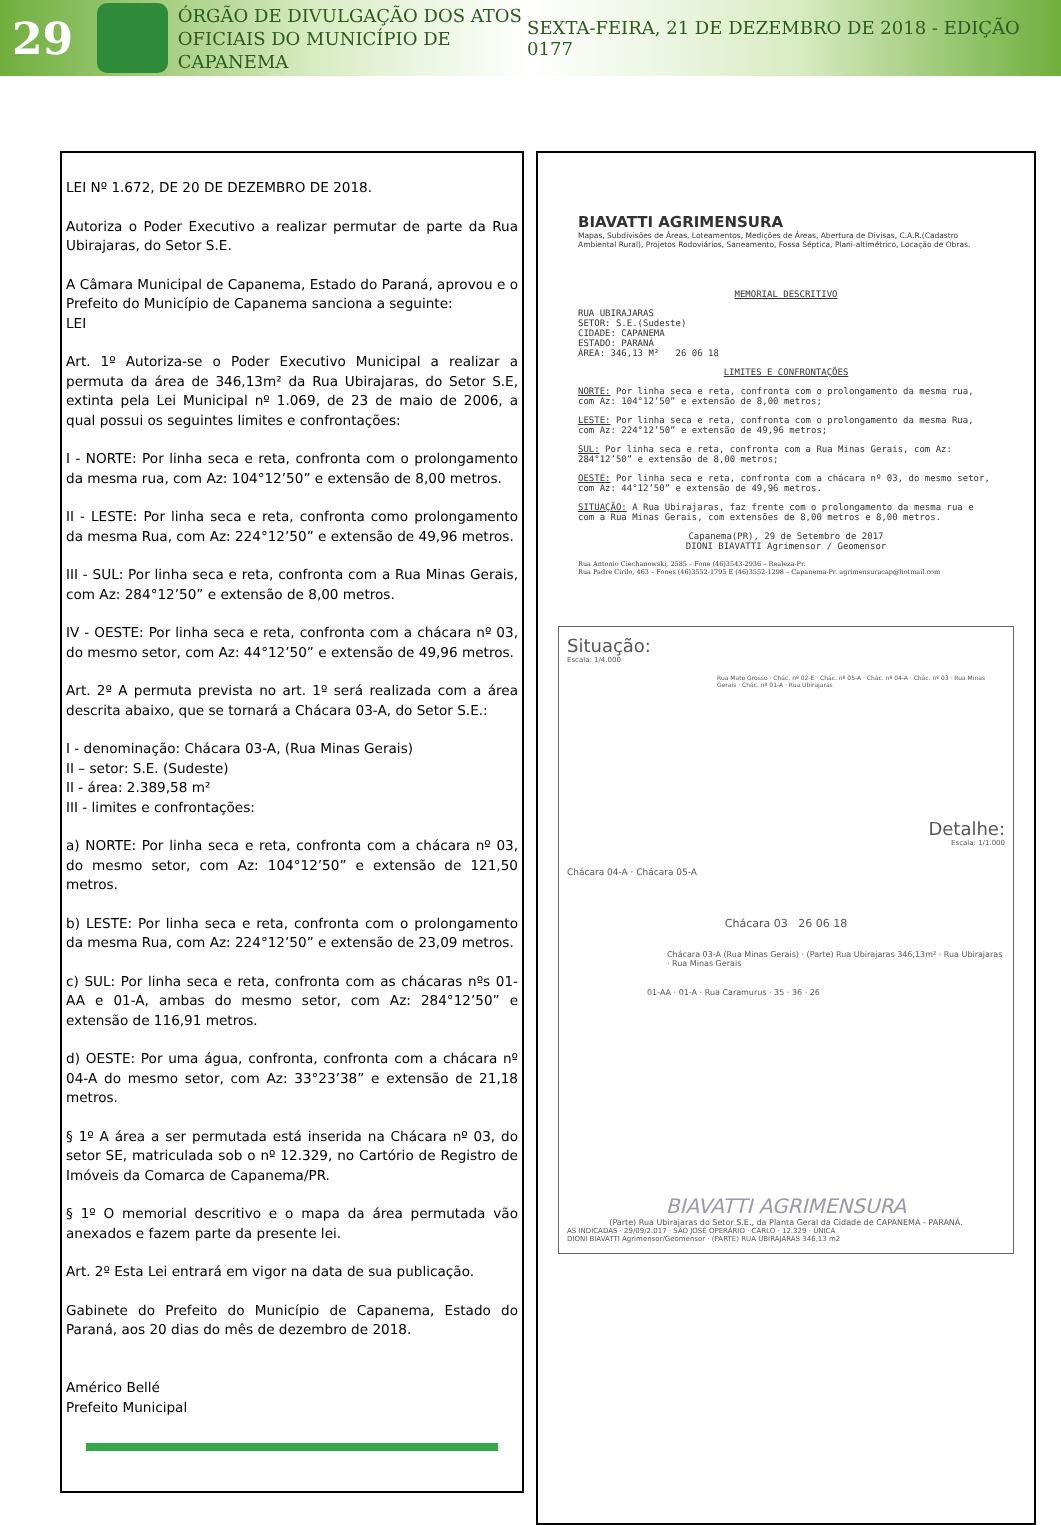29
ÓRGÃO DE DIVULGAÇÃO DOS ATOS OFICIAIS DO MUNICÍPIO DE CAPANEMA
SEXTA-FEIRA, 21 DE DEZEMBRO DE 2018 - EDIÇÃO 0177
LEI Nº 1.672, DE 20 DE DEZEMBRO DE 2018.
Autoriza o Poder Executivo a realizar permutar de parte da Rua Ubirajaras, do Setor S.E.
A Câmara Municipal de Capanema, Estado do Paraná, aprovou e o Prefeito do Município de Capanema sanciona a seguinte:
LEI
Art. 1º Autoriza-se o Poder Executivo Municipal a realizar a permuta da área de 346,13m² da Rua Ubirajaras, do Setor S.E, extinta pela Lei Municipal nº 1.069, de 23 de maio de 2006, a qual possui os seguintes limites e confrontações:
I - NORTE: Por linha seca e reta, confronta com o prolongamento da mesma rua, com Az: 104°12’50” e extensão de 8,00 metros.
II - LESTE: Por linha seca e reta, confronta como prolongamento da mesma Rua, com Az: 224°12’50” e extensão de 49,96 metros.
III - SUL: Por linha seca e reta, confronta com a Rua Minas Gerais, com Az: 284°12’50” e extensão de 8,00 metros.
IV - OESTE: Por linha seca e reta, confronta com a chácara nº 03, do mesmo setor, com Az: 44°12’50” e extensão de 49,96 metros.
Art. 2º A permuta prevista no art. 1º será realizada com a área descrita abaixo, que se tornará a Chácara 03-A, do Setor S.E.:
I - denominação: Chácara 03-A, (Rua Minas Gerais)
II – setor: S.E. (Sudeste)
II - área: 2.389,58 m²
III - limites e confrontações:
a) NORTE: Por linha seca e reta, confronta com a chácara nº 03, do mesmo setor, com Az: 104°12’50” e extensão de 121,50 metros.
b) LESTE: Por linha seca e reta, confronta com o prolongamento da mesma Rua, com Az: 224°12’50” e extensão de 23,09 metros.
c) SUL: Por linha seca e reta, confronta com as chácaras nºs 01-AA e 01-A, ambas do mesmo setor, com Az: 284°12’50” e extensão de 116,91 metros.
d) OESTE: Por uma água, confronta, confronta com a chácara nº 04-A do mesmo setor, com Az: 33°23’38” e extensão de 21,18 metros.
§ 1º A área a ser permutada está inserida na Chácara nº 03, do setor SE, matriculada sob o nº 12.329, no Cartório de Registro de Imóveis da Comarca de Capanema/PR.
§ 1º O memorial descritivo e o mapa da área permutada vão anexados e fazem parte da presente lei.
Art. 2º Esta Lei entrará em vigor na data de sua publicação.
Gabinete do Prefeito do Município de Capanema, Estado do Paraná, aos 20 dias do mês de dezembro de 2018.
Américo Bellé
Prefeito Municipal
BIAVATTI AGRIMENSURA
Mapas, Subdivisões de Áreas, Loteamentos, Medições de Áreas, Abertura de Divisas, C.A.R.(Cadastro Ambiental Rural), Projetos Rodoviários, Saneamento, Fossa Séptica, Plani-altimétrico, Locação de Obras.
MEMORIAL DESCRITIVO
RUA UBIRAJARAS
SETOR: S.E.(Sudeste)
CIDADE: CAPANEMA
ESTADO: PARANÁ
ÁREA: 346,13 M² 26 06 18
LIMITES E CONFRONTAÇÕES
NORTE: Por linha seca e reta, confronta com o prolongamento da mesma rua, com Az: 104°12’50” e extensão de 8,00 metros;
LESTE: Por linha seca e reta, confronta com o prolongamento da mesma Rua, com Az: 224°12’50” e extensão de 49,96 metros;
SUL: Por linha seca e reta, confronta com a Rua Minas Gerais, com Az: 284°12’50” e extensão de 8,00 metros;
OESTE: Por linha seca e reta, confronta com a chácara nº 03, do mesmo setor, com Az: 44°12’50” e extensão de 49,96 metros.
SITUAÇÃO: A Rua Ubirajaras, faz frente com o prolongamento da mesma rua e com a Rua Minas Gerais, com extensões de 8,00 metros e 8,00 metros.
Capanema(PR), 29 de Setembro de 2017
DIONI BIAVATTI Agrimensor / Geomensor
Rua Antonio Ciechanowski, 2585 – Fone (46)3543-2936 – Realeza-Pr.
Rua Padre Cirilo, 463 – Fones (46)3552-1795 E (46)3552-1298 – Capanema-Pr. agrimensuracap@hotmail.com
Situação:
Escala: 1/4.000
Rua Mato Grosso · Chác. nº 02-E · Chác. nº 05-A · Chác. nº 04-A · Chác. nº 03 · Rua Minas Gerais · Chác. nº 01-A · Rua Ubirajaras
Detalhe:
Escala: 1/1.000
Chácara 04-A · Chácara 05-A
Chácara 03 26 06 18
Chácara 03-A (Rua Minas Gerais) · (Parte) Rua Ubirajaras 346,13m² · Rua Ubirajaras · Rua Minas Gerais
01-AA · 01-A · Rua Caramurus · 35 · 36 · 26
BIAVATTI AGRIMENSURA
(Parte) Rua Ubirajaras do Setor S.E., da Planta Geral da Cidade de CAPANEMA - PARANÁ.
AS INDICADAS · 29/09/2.017 · SÃO JOSÉ OPERÁRIO · CARLO · 12.329 · ÚNICA
DIONI BIAVATTI Agrimensor/Geomensor · (PARTE) RUA UBIRAJARAS 346,13 m2